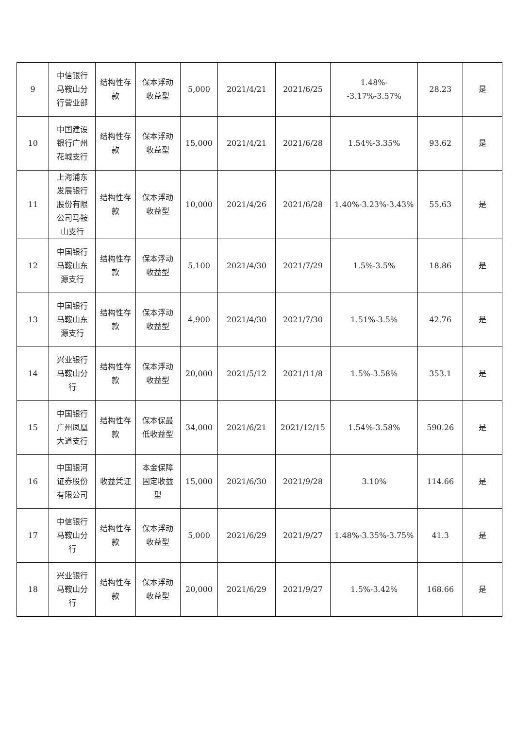| 9 | 中信银行马鞍山分行营业部 | 结构性存款 | 保本浮动收益型 | 5,000 | 2021/4/21 | 2021/6/25 | 1.48%--3.17%-3.57% | 28.23 | 是 |
| 10 | 中国建设银行广州花城支行 | 结构性存款 | 保本浮动收益型 | 15,000 | 2021/4/21 | 2021/6/28 | 1.54%-3.35% | 93.62 | 是 |
| 11 | 上海浦东发展银行股份有限公司马鞍山支行 | 结构性存款 | 保本浮动收益型 | 10,000 | 2021/4/26 | 2021/6/28 | 1.40%-3.23%-3.43% | 55.63 | 是 |
| 12 | 中国银行马鞍山东源支行 | 结构性存款 | 保本浮动收益型 | 5,100 | 2021/4/30 | 2021/7/29 | 1.5%-3.5% | 18.86 | 是 |
| 13 | 中国银行马鞍山东源支行 | 结构性存款 | 保本浮动收益型 | 4,900 | 2021/4/30 | 2021/7/30 | 1.51%-3.5% | 42.76 | 是 |
| 14 | 兴业银行马鞍山分行 | 结构性存款 | 保本浮动收益型 | 20,000 | 2021/5/12 | 2021/11/8 | 1.5%-3.58% | 353.1 | 是 |
| 15 | 中国银行广州凤凰大道支行 | 结构性存款 | 保本保最低收益型 | 34,000 | 2021/6/21 | 2021/12/15 | 1.54%-3.58% | 590.26 | 是 |
| 16 | 中国银河证券股份有限公司 | 收益凭证 | 本金保障固定收益型 | 15,000 | 2021/6/30 | 2021/9/28 | 3.10% | 114.66 | 是 |
| 17 | 中信银行马鞍山分行 | 结构性存款 | 保本浮动收益型 | 5,000 | 2021/6/29 | 2021/9/27 | 1.48%-3.35%-3.75% | 41.3 | 是 |
| 18 | 兴业银行马鞍山分行 | 结构性存款 | 保本浮动收益型 | 20,000 | 2021/6/29 | 2021/9/27 | 1.5%-3.42% | 168.66 | 是 |